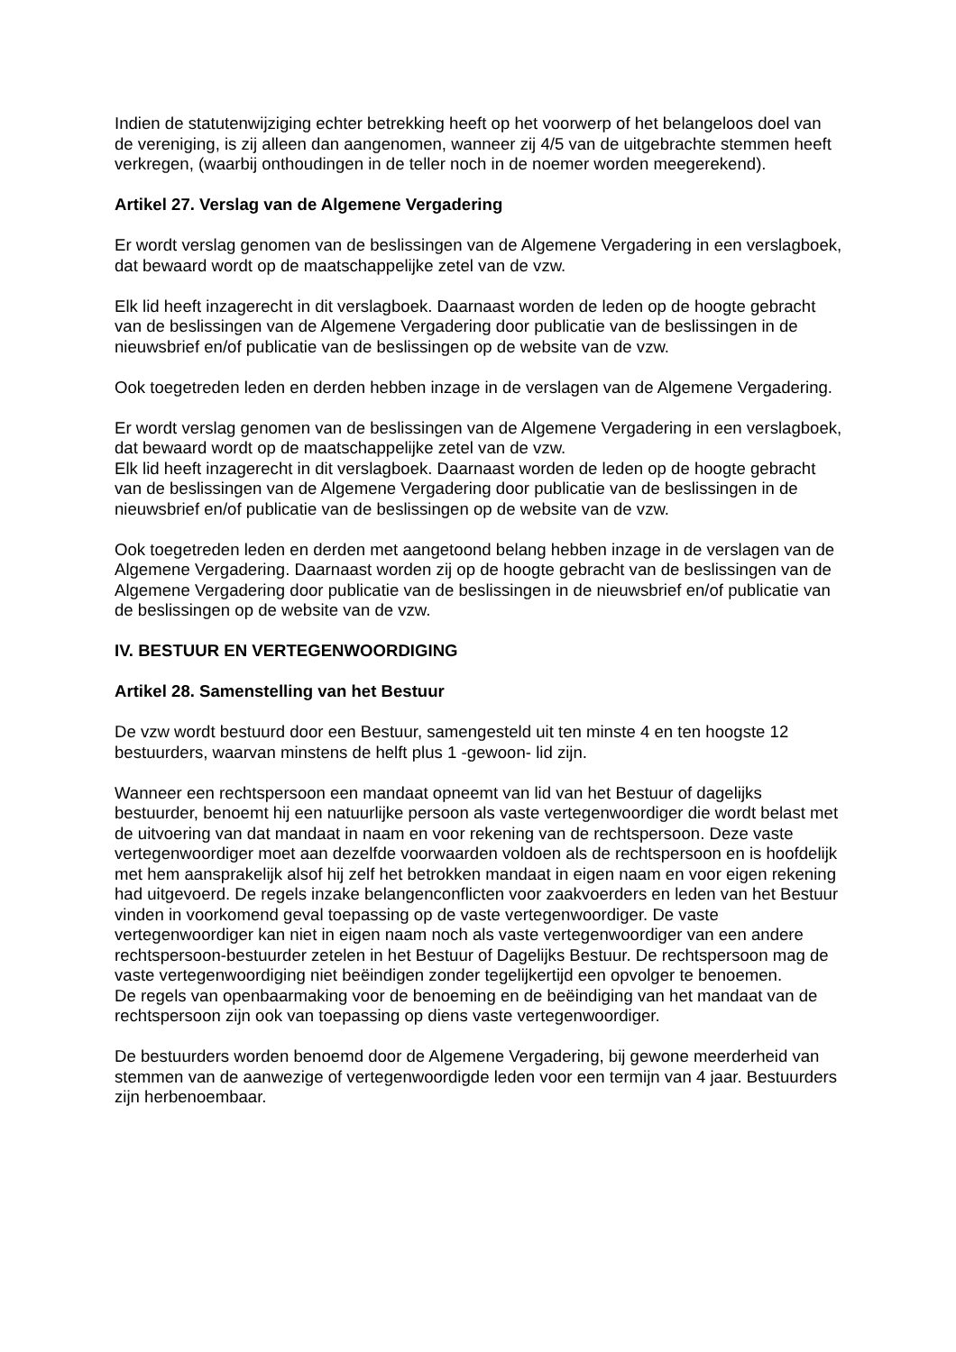Indien de statutenwijziging echter betrekking heeft op het voorwerp of het belangeloos doel van de vereniging, is zij alleen dan aangenomen, wanneer zij 4/5 van de uitgebrachte stemmen heeft verkregen, (waarbij onthoudingen in de teller noch in de noemer worden meegerekend).
Artikel 27. Verslag van de Algemene Vergadering
Er wordt verslag genomen van de beslissingen van de Algemene Vergadering in een verslagboek, dat bewaard wordt op de maatschappelijke zetel van de vzw.
Elk lid heeft inzagerecht in dit verslagboek. Daarnaast worden de leden op de hoogte gebracht van de beslissingen van de Algemene Vergadering door publicatie van de beslissingen in de nieuwsbrief en/of publicatie van de beslissingen op de website van de vzw.
Ook toegetreden leden en derden hebben inzage in de verslagen van de Algemene Vergadering.
Er wordt verslag genomen van de beslissingen van de Algemene Vergadering in een verslagboek, dat bewaard wordt op de maatschappelijke zetel van de vzw.
Elk lid heeft inzagerecht in dit verslagboek. Daarnaast worden de leden op de hoogte gebracht van de beslissingen van de Algemene Vergadering door publicatie van de beslissingen in de nieuwsbrief en/of publicatie van de beslissingen op de website van de vzw.
Ook toegetreden leden en derden met aangetoond belang hebben inzage in de verslagen van de Algemene Vergadering. Daarnaast worden zij op de hoogte gebracht van de beslissingen van de Algemene Vergadering door publicatie van de beslissingen in de nieuwsbrief en/of publicatie van de beslissingen op de website van de vzw.
IV. BESTUUR EN VERTEGENWOORDIGING
Artikel 28. Samenstelling van het Bestuur
De vzw wordt bestuurd door een Bestuur, samengesteld uit ten minste 4 en ten hoogste 12 bestuurders, waarvan minstens de helft plus 1 -gewoon- lid zijn.
Wanneer een rechtspersoon een mandaat opneemt van lid van het Bestuur of dagelijks bestuurder, benoemt hij een natuurlijke persoon als vaste vertegenwoordiger die wordt belast met de uitvoering van dat mandaat in naam en voor rekening van de rechtspersoon. Deze vaste vertegenwoordiger moet aan dezelfde voorwaarden voldoen als de rechtspersoon en is hoofdelijk met hem aansprakelijk alsof hij zelf het betrokken mandaat in eigen naam en voor eigen rekening had uitgevoerd. De regels inzake belangenconflicten voor zaakvoerders en leden van het Bestuur vinden in voorkomend geval toepassing op de vaste vertegenwoordiger. De vaste vertegenwoordiger kan niet in eigen naam noch als vaste vertegenwoordiger van een andere rechtspersoon-bestuurder zetelen in het Bestuur of Dagelijks Bestuur. De rechtspersoon mag de vaste vertegenwoordiging niet beëindigen zonder tegelijkertijd een opvolger te benoemen.
De regels van openbaarmaking voor de benoeming en de beëindiging van het mandaat van de rechtspersoon zijn ook van toepassing op diens vaste vertegenwoordiger.
De bestuurders worden benoemd door de Algemene Vergadering, bij gewone meerderheid van stemmen van de aanwezige of vertegenwoordigde leden voor een termijn van 4 jaar. Bestuurders zijn herbenoembaar.